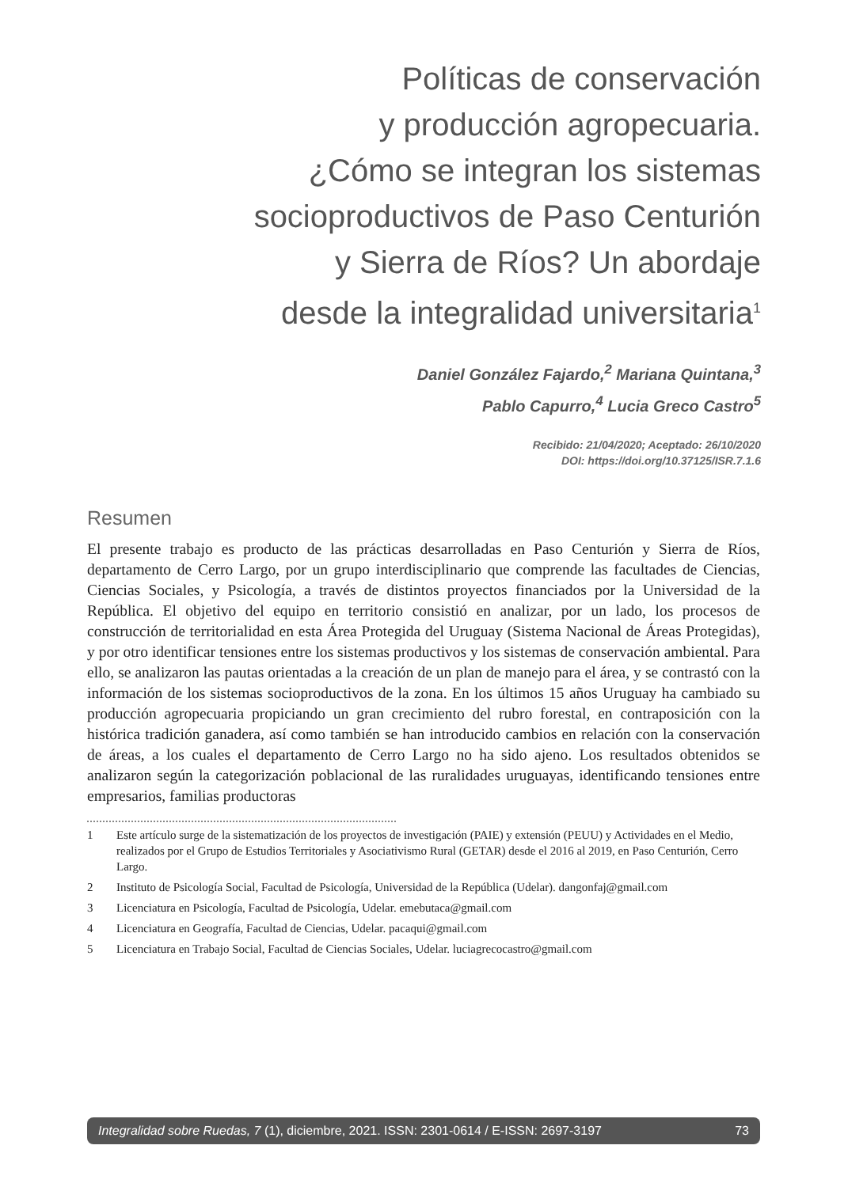Políticas de conservación
y producción agropecuaria.
¿Cómo se integran los sistemas
socioproductivos de Paso Centurión
y Sierra de Ríos? Un abordaje
desde la integralidad universitaria<sup>1</sup>
Daniel González Fajardo,<sup>2</sup> Mariana Quintana,<sup>3</sup>
Pablo Capurro,<sup>4</sup> Lucia Greco Castro<sup>5</sup>
Recibido: 21/04/2020; Aceptado: 26/10/2020
DOI: https://doi.org/10.37125/ISR.7.1.6
Resumen
El presente trabajo es producto de las prácticas desarrolladas en Paso Centurión y Sierra de Ríos, departamento de Cerro Largo, por un grupo interdisciplinario que comprende las facultades de Ciencias, Ciencias Sociales, y Psicología, a través de distintos proyectos financiados por la Universidad de la República. El objetivo del equipo en territorio consistió en analizar, por un lado, los procesos de construcción de territorialidad en esta Área Protegida del Uruguay (Sistema Nacional de Áreas Protegidas), y por otro identificar tensiones entre los sistemas productivos y los sistemas de conservación ambiental. Para ello, se analizaron las pautas orientadas a la creación de un plan de manejo para el área, y se contrastó con la información de los sistemas socioproductivos de la zona. En los últimos 15 años Uruguay ha cambiado su producción agropecuaria propiciando un gran crecimiento del rubro forestal, en contraposición con la histórica tradición ganadera, así como también se han introducido cambios en relación con la conservación de áreas, a los cuales el departamento de Cerro Largo no ha sido ajeno. Los resultados obtenidos se analizaron según la categorización poblacional de las ruralidades uruguayas, identificando tensiones entre empresarios, familias productoras
1 Este artículo surge de la sistematización de los proyectos de investigación (PAIE) y extensión (PEUU) y Actividades en el Medio, realizados por el Grupo de Estudios Territoriales y Asociativismo Rural (GETAR) desde el 2016 al 2019, en Paso Centurión, Cerro Largo.
2 Instituto de Psicología Social, Facultad de Psicología, Universidad de la República (Udelar). dangonfaj@gmail.com
3 Licenciatura en Psicología, Facultad de Psicología, Udelar. emebutaca@gmail.com
4 Licenciatura en Geografía, Facultad de Ciencias, Udelar. pacaqui@gmail.com
5 Licenciatura en Trabajo Social, Facultad de Ciencias Sociales, Udelar. luciagrecocastro@gmail.com
Integralidad sobre Ruedas, 7 (1), diciembre, 2021. ISSN: 2301-0614 / E-ISSN: 2697-3197 73